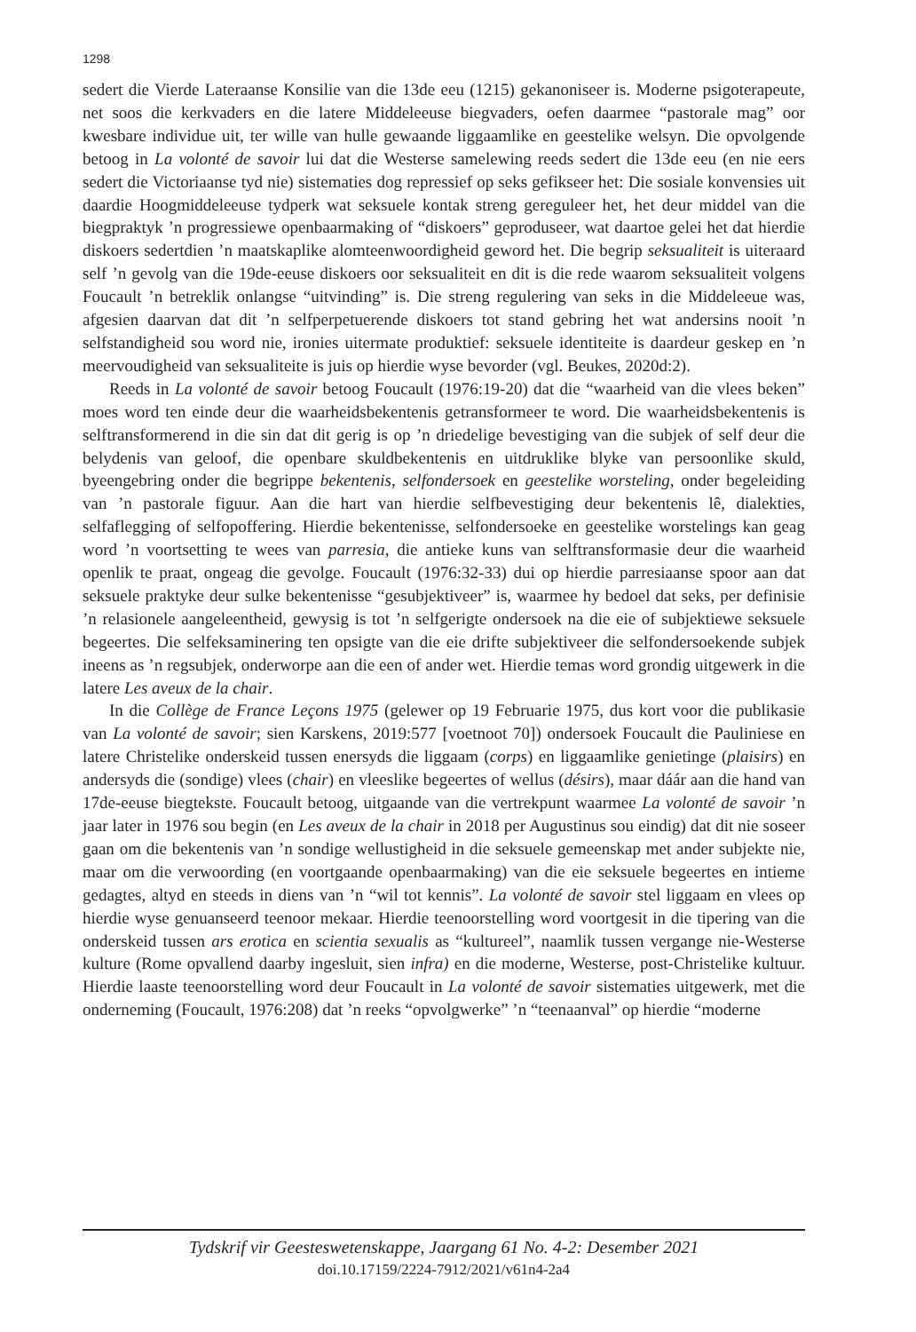1298
sedert die Vierde Lateraanse Konsilie van die 13de eeu (1215) gekanoniseer is. Moderne psigoterapeute, net soos die kerkvaders en die latere Middeleeuse biegvaders, oefen daarmee “pastorale mag” oor kwesbare individue uit, ter wille van hulle gewaande liggaamlike en geestelike welsyn. Die opvolgende betoog in La volonté de savoir lui dat die Westerse samelewing reeds sedert die 13de eeu (en nie eers sedert die Victoriaanse tyd nie) sistematies dog repressief op seks gefikseer het: Die sosiale konvensies uit daardie Hoogmiddeleeuse tydperk wat seksuele kontak streng gereguleer het, het deur middel van die biegpraktyk ’n progressiewe openbaarmaking of “diskoers” geproduseer, wat daartoe gelei het dat hierdie diskoers sedertdien ’n maatskaplike alomteenwoordigheid geword het. Die begrip seksualiteit is uiteraard self ’n gevolg van die 19de-eeuse diskoers oor seksualiteit en dit is die rede waarom seksualiteit volgens Foucault ’n betreklik onlangse “uitvinding” is. Die streng regulering van seks in die Middeleeue was, afgesien daarvan dat dit ’n selfperpetuerende diskoers tot stand gebring het wat andersins nooit ’n selfstandigheid sou word nie, ironies uitermate produktief: seksuele identiteite is daardeur geskep en ’n meervoudigheid van seksualiteite is juis op hierdie wyse bevorder (vgl. Beukes, 2020d:2).
Reeds in La volonté de savoir betoog Foucault (1976:19-20) dat die “waarheid van die vlees beken” moes word ten einde deur die waarheidsbekentenis getransformeer te word. Die waarheidsbekentenis is selftransformerend in die sin dat dit gerig is op ’n driedelige bevestiging van die subjek of self deur die belydenis van geloof, die openbare skuldbekentenis en uitdruklike blyke van persoonlike skuld, byeengebring onder die begrippe bekentenis, selfondersoek en geestelike worsteling, onder begeleiding van ’n pastorale figuur. Aan die hart van hierdie selfbevestiging deur bekentenis lê, dialekties, selfaflegging of selfopoffering. Hierdie bekentenisse, selfondersoeke en geestelike worstelings kan geag word ’n voortsetting te wees van parresia, die antieke kuns van selftransformasie deur die waarheid openlik te praat, ongeag die gevolge. Foucault (1976:32-33) dui op hierdie parresiaanse spoor aan dat seksuele praktyke deur sulke bekentenisse “gesubjektiveer” is, waarmee hy bedoel dat seks, per definisie ’n relasionele aangeleentheid, gewysig is tot ’n selfgerigte ondersoek na die eie of subjektiewe seksuele begeertes. Die selfeksaminering ten opsigte van die eie drifte subjektiveer die selfondersoekende subjek ineens as ’n regsubjek, onderworpe aan die een of ander wet. Hierdie temas word grondig uitgewerk in die latere Les aveux de la chair.
In die Collège de France Leçons 1975 (gelewer op 19 Februarie 1975, dus kort voor die publikasie van La volonté de savoir; sien Karskens, 2019:577 [voetnoot 70]) ondersoek Foucault die Pauliniese en latere Christelike onderskeid tussen enersyds die liggaam (corps) en liggaamlike genietinge (plaisirs) en andersyds die (sondige) vlees (chair) en vleeslike begeertes of wellus (désirs), maar dáár aan die hand van 17de-eeuse biegtekste. Foucault betoog, uitgaande van die vertrekpunt waarmee La volonté de savoir ’n jaar later in 1976 sou begin (en Les aveux de la chair in 2018 per Augustinus sou eindig) dat dit nie soseer gaan om die bekentenis van ’n sondige wellustigheid in die seksuele gemeenskap met ander subjekte nie, maar om die verwoording (en voortgaande openbaarmaking) van die eie seksuele begeertes en intieme gedagtes, altyd en steeds in diens van ’n “wil tot kennis”. La volonté de savoir stel liggaam en vlees op hierdie wyse genuanseerd teenoor mekaar. Hierdie teenoorstelling word voortgesit in die tipering van die onderskeid tussen ars erotica en scientia sexualis as “kultureel”, naamlik tussen vergange nie-Westerse kulture (Rome opvallend daarby ingesluit, sien infra) en die moderne, Westerse, post-Christelike kultuur. Hierdie laaste teenoorstelling word deur Foucault in La volonté de savoir sistematies uitgewerk, met die onderneming (Foucault, 1976:208) dat ’n reeks “opvolgwerke” ’n “teenaanval” op hierdie “moderne
Tydskrif vir Geesteswetenskappe, Jaargang 61 No. 4-2: Desember 2021
doi.10.17159/2224-7912/2021/v61n4-2a4